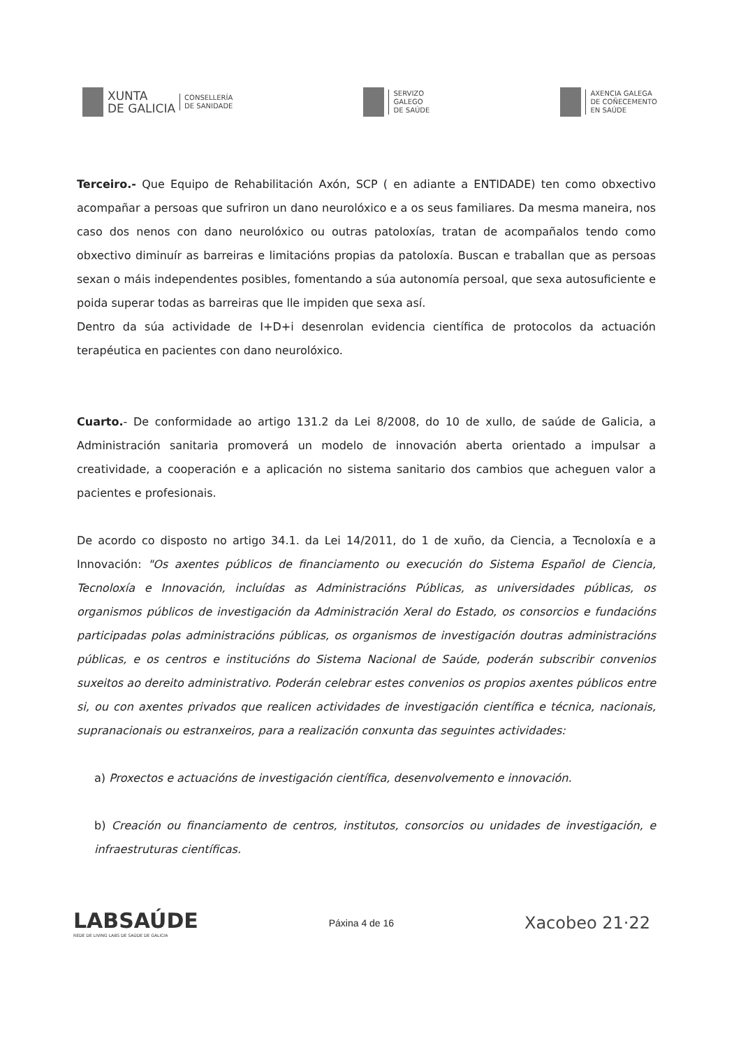XUNTA
DE GALICIA
CONSELLERÍA
DE SANIDADE
SERVIZO
GALEGO
DE SAÚDE
AXENCIA GALEGA
DE COÑECEMENTO
EN SAÚDE
Terceiro.- Que Equipo de Rehabilitación Axón, SCP ( en adiante a ENTIDADE) ten como obxectivo acompañar a persoas que sufriron un dano neurolóxico e a os seus familiares. Da mesma maneira, nos caso dos nenos con dano neurolóxico ou outras patoloxías, tratan de acompañalos tendo como obxectivo diminuír as barreiras e limitacións propias da patoloxía. Buscan e traballan que as persoas sexan o máis independentes posibles, fomentando a súa autonomía persoal, que sexa autosuficiente e poida superar todas as barreiras que lle impiden que sexa así.
Dentro da súa actividade de I+D+i desenrolan evidencia científica de protocolos da actuación terapéutica en pacientes con dano neurolóxico.
Cuarto.- De conformidade ao artigo 131.2 da Lei 8/2008, do 10 de xullo, de saúde de Galicia, a Administración sanitaria promoverá un modelo de innovación aberta orientado a impulsar a creatividade, a cooperación e a aplicación no sistema sanitario dos cambios que acheguen valor a pacientes e profesionais.
De acordo co disposto no artigo 34.1. da Lei 14/2011, do 1 de xuño, da Ciencia, a Tecnoloxía e a Innovación: "Os axentes públicos de financiamento ou execución do Sistema Español de Ciencia, Tecnoloxía e Innovación, incluídas as Administracións Públicas, as universidades públicas, os organismos públicos de investigación da Administración Xeral do Estado, os consorcios e fundacións participadas polas administracións públicas, os organismos de investigación doutras administracións públicas, e os centros e institucións do Sistema Nacional de Saúde, poderán subscribir convenios suxeitos ao dereito administrativo. Poderán celebrar estes convenios os propios axentes públicos entre si, ou con axentes privados que realicen actividades de investigación científica e técnica, nacionais, supranacionais ou estranxeiros, para a realización conxunta das seguintes actividades:
a) Proxectos e actuacións de investigación científica, desenvolvemento e innovación.
b) Creación ou financiamento de centros, institutos, consorcios ou unidades de investigación, e infraestruturas científicas.
LABSAÚDE
REDE DE LIVING LABS DE SAÚDE DE GALICIA
Páxina 4 de 16
Xacobeo 21·22